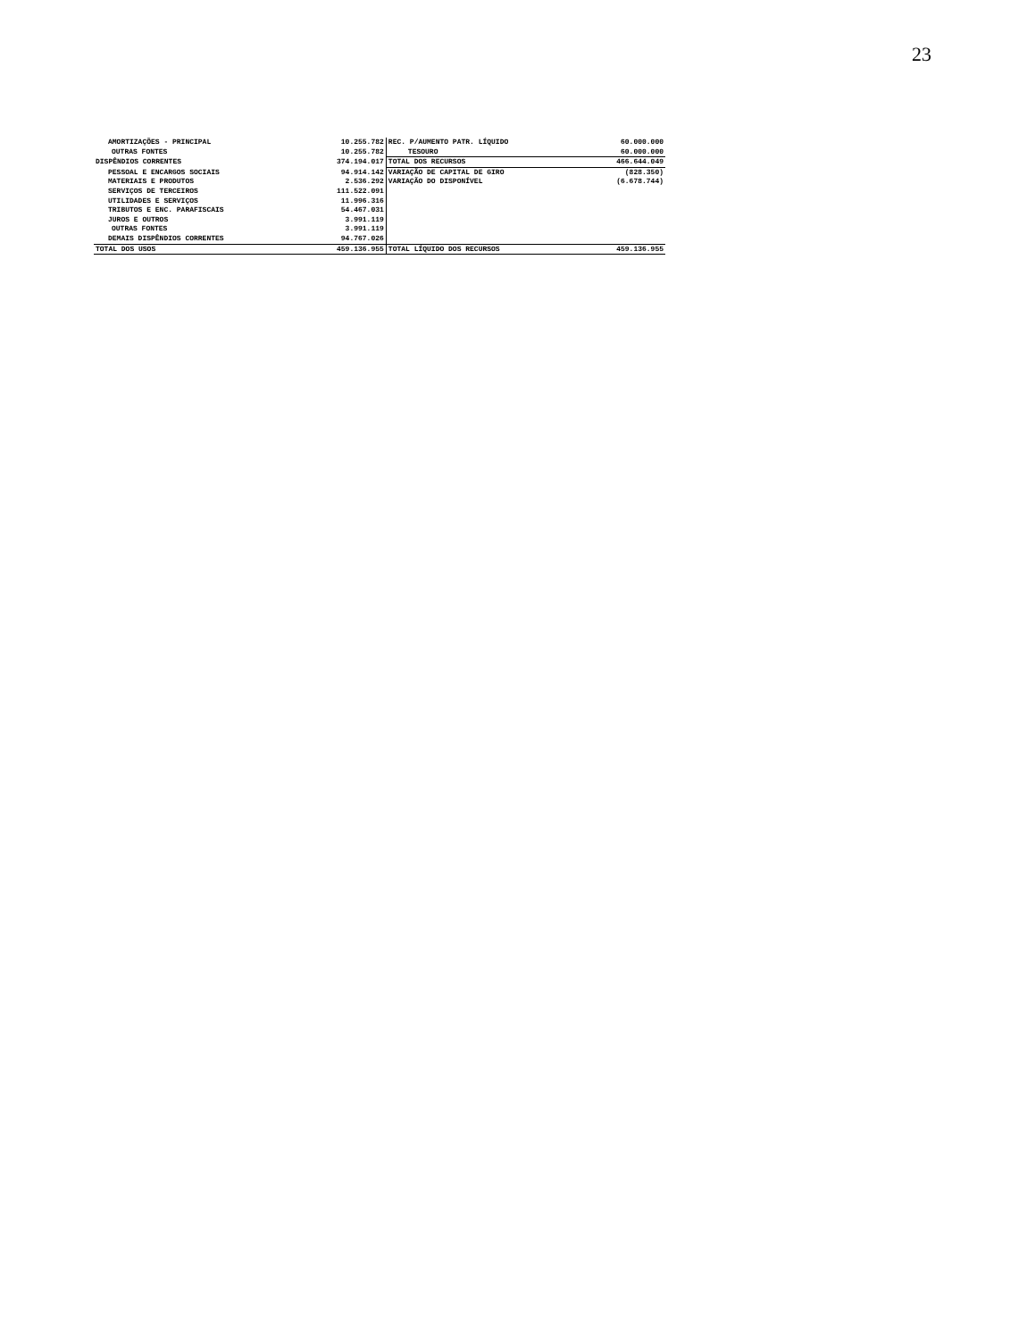23
| AMORTIZAÇÕES - PRINCIPAL | 10.255.782 | REC. P/AUMENTO PATR. LÍQUIDO | 60.000.000 |
| OUTRAS FONTES | 10.255.782 | TESOURO | 60.000.000 |
| DISPÊNDIOS CORRENTES | 374.194.017 | TOTAL DOS RECURSOS | 466.644.049 |
| PESSOAL E ENCARGOS SOCIAIS | 94.914.142 | VARIAÇÃO DE CAPITAL DE GIRO | (828.350) |
| MATERIAIS E PRODUTOS | 2.536.292 | VARIAÇÃO DO DISPONÍVEL | (6.678.744) |
| SERVIÇOS DE TERCEIROS | 111.522.091 | | |
| UTILIDADES E SERVIÇOS | 11.996.316 | | |
| TRIBUTOS E ENC. PARAFISCAIS | 54.467.031 | | |
| JUROS E OUTROS | 3.991.119 | | |
| OUTRAS FONTES | 3.991.119 | | |
| DEMAIS DISPÊNDIOS CORRENTES | 94.767.026 | | |
| TOTAL DOS USOS | 459.136.955 | TOTAL LÍQUIDO DOS RECURSOS | 459.136.955 |